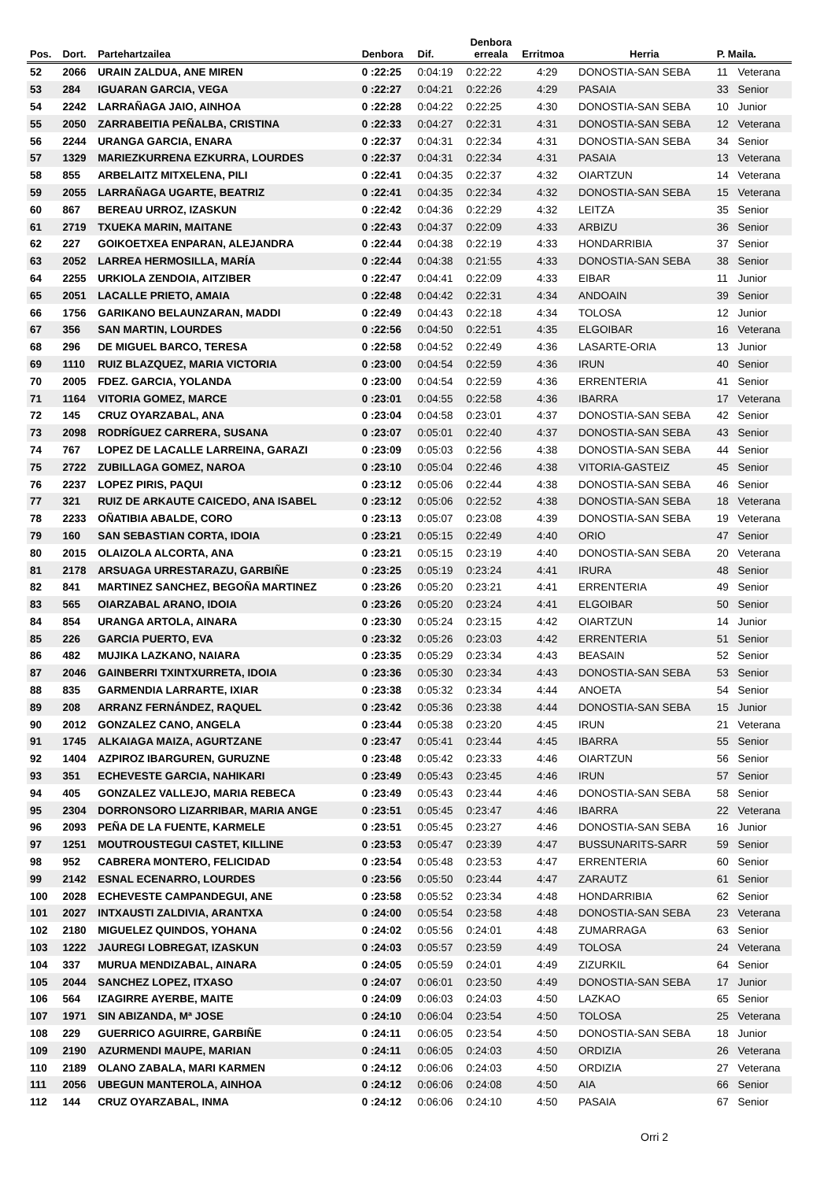| Pos. | Dort. | Partehartzailea | Denbora | Dif. | Denbora erreala | Erritmoa | Herria | P. Maila. | |
| --- | --- | --- | --- | --- | --- | --- | --- | --- | --- |
| 52 | 2066 | URAIN ZALDUA, ANE MIREN | 0 :22:25 | 0:04:19 | 0:22:22 | 4:29 | DONOSTIA-SAN SEBA | 11 | Veterana |
| 53 | 284 | IGUARAN GARCIA, VEGA | 0 :22:27 | 0:04:21 | 0:22:26 | 4:29 | PASAIA | 33 | Senior |
| 54 | 2242 | LARRAÑAGA JAIO, AINHOA | 0 :22:28 | 0:04:22 | 0:22:25 | 4:30 | DONOSTIA-SAN SEBA | 10 | Junior |
| 55 | 2050 | ZARRABEITIA PEÑALBA, CRISTINA | 0 :22:33 | 0:04:27 | 0:22:31 | 4:31 | DONOSTIA-SAN SEBA | 12 | Veterana |
| 56 | 2244 | URANGA GARCIA, ENARA | 0 :22:37 | 0:04:31 | 0:22:34 | 4:31 | DONOSTIA-SAN SEBA | 34 | Senior |
| 57 | 1329 | MARIEZKURRENA EZKURRA, LOURDES | 0 :22:37 | 0:04:31 | 0:22:34 | 4:31 | PASAIA | 13 | Veterana |
| 58 | 855 | ARBELAITZ MITXELENA, PILI | 0 :22:41 | 0:04:35 | 0:22:37 | 4:32 | OIARTZUN | 14 | Veterana |
| 59 | 2055 | LARRAÑAGA UGARTE, BEATRIZ | 0 :22:41 | 0:04:35 | 0:22:34 | 4:32 | DONOSTIA-SAN SEBA | 15 | Veterana |
| 60 | 867 | BEREAU URROZ, IZASKUN | 0 :22:42 | 0:04:36 | 0:22:29 | 4:32 | LEITZA | 35 | Senior |
| 61 | 2719 | TXUEKA MARIN, MAITANE | 0 :22:43 | 0:04:37 | 0:22:09 | 4:33 | ARBIZU | 36 | Senior |
| 62 | 227 | GOIKOETXEA ENPARAN, ALEJANDRA | 0 :22:44 | 0:04:38 | 0:22:19 | 4:33 | HONDARRIBIA | 37 | Senior |
| 63 | 2052 | LARREA HERMOSILLA, MARÍA | 0 :22:44 | 0:04:38 | 0:21:55 | 4:33 | DONOSTIA-SAN SEBA | 38 | Senior |
| 64 | 2255 | URKIOLA ZENDOIA, AITZIBER | 0 :22:47 | 0:04:41 | 0:22:09 | 4:33 | EIBAR | 11 | Junior |
| 65 | 2051 | LACALLE PRIETO, AMAIA | 0 :22:48 | 0:04:42 | 0:22:31 | 4:34 | ANDOAIN | 39 | Senior |
| 66 | 1756 | GARIKANO BELAUNZARAN, MADDI | 0 :22:49 | 0:04:43 | 0:22:18 | 4:34 | TOLOSA | 12 | Junior |
| 67 | 356 | SAN MARTIN, LOURDES | 0 :22:56 | 0:04:50 | 0:22:51 | 4:35 | ELGOIBAR | 16 | Veterana |
| 68 | 296 | DE MIGUEL BARCO, TERESA | 0 :22:58 | 0:04:52 | 0:22:49 | 4:36 | LASARTE-ORIA | 13 | Junior |
| 69 | 1110 | RUIZ BLAZQUEZ, MARIA VICTORIA | 0 :23:00 | 0:04:54 | 0:22:59 | 4:36 | IRUN | 40 | Senior |
| 70 | 2005 | FDEZ. GARCIA, YOLANDA | 0 :23:00 | 0:04:54 | 0:22:59 | 4:36 | ERRENTERIA | 41 | Senior |
| 71 | 1164 | VITORIA GOMEZ, MARCE | 0 :23:01 | 0:04:55 | 0:22:58 | 4:36 | IBARRA | 17 | Veterana |
| 72 | 145 | CRUZ OYARZABAL, ANA | 0 :23:04 | 0:04:58 | 0:23:01 | 4:37 | DONOSTIA-SAN SEBA | 42 | Senior |
| 73 | 2098 | RODRÍGUEZ CARRERA, SUSANA | 0 :23:07 | 0:05:01 | 0:22:40 | 4:37 | DONOSTIA-SAN SEBA | 43 | Senior |
| 74 | 767 | LOPEZ DE LACALLE LARREINA, GARAZI | 0 :23:09 | 0:05:03 | 0:22:56 | 4:38 | DONOSTIA-SAN SEBA | 44 | Senior |
| 75 | 2722 | ZUBILLAGA GOMEZ, NAROA | 0 :23:10 | 0:05:04 | 0:22:46 | 4:38 | VITORIA-GASTEIZ | 45 | Senior |
| 76 | 2237 | LOPEZ PIRIS, PAQUI | 0 :23:12 | 0:05:06 | 0:22:44 | 4:38 | DONOSTIA-SAN SEBA | 46 | Senior |
| 77 | 321 | RUIZ DE ARKAUTE CAICEDO, ANA ISABEL | 0 :23:12 | 0:05:06 | 0:22:52 | 4:38 | DONOSTIA-SAN SEBA | 18 | Veterana |
| 78 | 2233 | OÑATIBIA ABALDE, CORO | 0 :23:13 | 0:05:07 | 0:23:08 | 4:39 | DONOSTIA-SAN SEBA | 19 | Veterana |
| 79 | 160 | SAN SEBASTIAN CORTA, IDOIA | 0 :23:21 | 0:05:15 | 0:22:49 | 4:40 | ORIO | 47 | Senior |
| 80 | 2015 | OLAIZOLA ALCORTA, ANA | 0 :23:21 | 0:05:15 | 0:23:19 | 4:40 | DONOSTIA-SAN SEBA | 20 | Veterana |
| 81 | 2178 | ARSUAGA URRESTARAZU, GARBIÑE | 0 :23:25 | 0:05:19 | 0:23:24 | 4:41 | IRURA | 48 | Senior |
| 82 | 841 | MARTINEZ SANCHEZ, BEGOÑA MARTINEZ | 0 :23:26 | 0:05:20 | 0:23:21 | 4:41 | ERRENTERIA | 49 | Senior |
| 83 | 565 | OIARZABAL ARANO, IDOIA | 0 :23:26 | 0:05:20 | 0:23:24 | 4:41 | ELGOIBAR | 50 | Senior |
| 84 | 854 | URANGA ARTOLA, AINARA | 0 :23:30 | 0:05:24 | 0:23:15 | 4:42 | OIARTZUN | 14 | Junior |
| 85 | 226 | GARCIA PUERTO, EVA | 0 :23:32 | 0:05:26 | 0:23:03 | 4:42 | ERRENTERIA | 51 | Senior |
| 86 | 482 | MUJIKA LAZKANO, NAIARA | 0 :23:35 | 0:05:29 | 0:23:34 | 4:43 | BEASAIN | 52 | Senior |
| 87 | 2046 | GAINBERRI TXINTXURRETA, IDOIA | 0 :23:36 | 0:05:30 | 0:23:34 | 4:43 | DONOSTIA-SAN SEBA | 53 | Senior |
| 88 | 835 | GARMENDIA LARRARTE, IXIAR | 0 :23:38 | 0:05:32 | 0:23:34 | 4:44 | ANOETA | 54 | Senior |
| 89 | 208 | ARRANZ FERNÁNDEZ, RAQUEL | 0 :23:42 | 0:05:36 | 0:23:38 | 4:44 | DONOSTIA-SAN SEBA | 15 | Junior |
| 90 | 2012 | GONZALEZ CANO, ANGELA | 0 :23:44 | 0:05:38 | 0:23:20 | 4:45 | IRUN | 21 | Veterana |
| 91 | 1745 | ALKAIAGA MAIZA, AGURTZANE | 0 :23:47 | 0:05:41 | 0:23:44 | 4:45 | IBARRA | 55 | Senior |
| 92 | 1404 | AZPIROZ IBARGUREN, GURUZNE | 0 :23:48 | 0:05:42 | 0:23:33 | 4:46 | OIARTZUN | 56 | Senior |
| 93 | 351 | ECHEVESTE GARCIA, NAHIKARI | 0 :23:49 | 0:05:43 | 0:23:45 | 4:46 | IRUN | 57 | Senior |
| 94 | 405 | GONZALEZ VALLEJO, MARIA REBECA | 0 :23:49 | 0:05:43 | 0:23:44 | 4:46 | DONOSTIA-SAN SEBA | 58 | Senior |
| 95 | 2304 | DORRONSORO LIZARRIBAR, MARIA ANGE | 0 :23:51 | 0:05:45 | 0:23:47 | 4:46 | IBARRA | 22 | Veterana |
| 96 | 2093 | PEÑA DE LA FUENTE, KARMELE | 0 :23:51 | 0:05:45 | 0:23:27 | 4:46 | DONOSTIA-SAN SEBA | 16 | Junior |
| 97 | 1251 | MOUTROUSTEGUI CASTET, KILLINE | 0 :23:53 | 0:05:47 | 0:23:39 | 4:47 | BUSSUNARITS-SARR | 59 | Senior |
| 98 | 952 | CABRERA MONTERO, FELICIDAD | 0 :23:54 | 0:05:48 | 0:23:53 | 4:47 | ERRENTERIA | 60 | Senior |
| 99 | 2142 | ESNAL ECENARRO, LOURDES | 0 :23:56 | 0:05:50 | 0:23:44 | 4:47 | ZARAUTZ | 61 | Senior |
| 100 | 2028 | ECHEVESTE CAMPANDEGUI, ANE | 0 :23:58 | 0:05:52 | 0:23:34 | 4:48 | HONDARRIBIA | 62 | Senior |
| 101 | 2027 | INTXAUSTI ZALDIVIA, ARANTXA | 0 :24:00 | 0:05:54 | 0:23:58 | 4:48 | DONOSTIA-SAN SEBA | 23 | Veterana |
| 102 | 2180 | MIGUELEZ QUINDOS, YOHANA | 0 :24:02 | 0:05:56 | 0:24:01 | 4:48 | ZUMARRAGA | 63 | Senior |
| 103 | 1222 | JAUREGI LOBREGAT, IZASKUN | 0 :24:03 | 0:05:57 | 0:23:59 | 4:49 | TOLOSA | 24 | Veterana |
| 104 | 337 | MURUA MENDIZABAL, AINARA | 0 :24:05 | 0:05:59 | 0:24:01 | 4:49 | ZIZURKIL | 64 | Senior |
| 105 | 2044 | SANCHEZ LOPEZ, ITXASO | 0 :24:07 | 0:06:01 | 0:23:50 | 4:49 | DONOSTIA-SAN SEBA | 17 | Junior |
| 106 | 564 | IZAGIRRE AYERBE, MAITE | 0 :24:09 | 0:06:03 | 0:24:03 | 4:50 | LAZKAO | 65 | Senior |
| 107 | 1971 | SIN ABIZANDA, Mª JOSE | 0 :24:10 | 0:06:04 | 0:23:54 | 4:50 | TOLOSA | 25 | Veterana |
| 108 | 229 | GUERRICO AGUIRRE, GARBIÑE | 0 :24:11 | 0:06:05 | 0:23:54 | 4:50 | DONOSTIA-SAN SEBA | 18 | Junior |
| 109 | 2190 | AZURMENDI MAUPE, MARIAN | 0 :24:11 | 0:06:05 | 0:24:03 | 4:50 | ORDIZIA | 26 | Veterana |
| 110 | 2189 | OLANO ZABALA, MARI KARMEN | 0 :24:12 | 0:06:06 | 0:24:03 | 4:50 | ORDIZIA | 27 | Veterana |
| 111 | 2056 | UBEGUN MANTEROLA, AINHOA | 0 :24:12 | 0:06:06 | 0:24:08 | 4:50 | AIA | 66 | Senior |
| 112 | 144 | CRUZ OYARZABAL, INMA | 0 :24:12 | 0:06:06 | 0:24:10 | 4:50 | PASAIA | 67 | Senior |
Orri 2